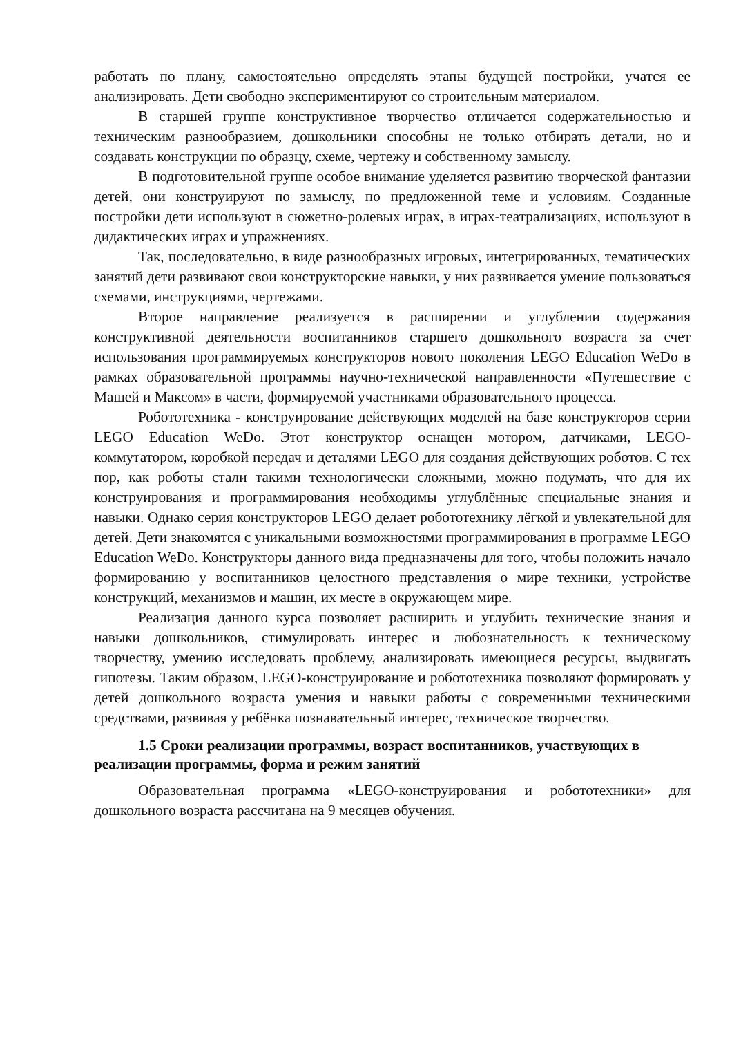работать по плану, самостоятельно определять этапы будущей постройки, учатся ее анализировать. Дети свободно экспериментируют со строительным материалом.
В старшей группе конструктивное творчество отличается содержательностью и техническим разнообразием, дошкольники способны не только отбирать детали, но и создавать конструкции по образцу, схеме, чертежу и собственному замыслу.
В подготовительной группе особое внимание уделяется развитию творческой фантазии детей, они конструируют по замыслу, по предложенной теме и условиям. Созданные постройки дети используют в сюжетно-ролевых играх, в играх-театрализациях, используют в дидактических играх и упражнениях.
Так, последовательно, в виде разнообразных игровых, интегрированных, тематических занятий дети развивают свои конструкторские навыки, у них развивается умение пользоваться схемами, инструкциями, чертежами.
Второе направление реализуется в расширении и углублении содержания конструктивной деятельности воспитанников старшего дошкольного возраста за счет использования программируемых конструкторов нового поколения LEGO Education WeDo в рамках образовательной программы научно-технической направленности «Путешествие с Машей и Максом» в части, формируемой участниками образовательного процесса.
Робототехника - конструирование действующих моделей на базе конструкторов серии LEGO Education WeDo. Этот конструктор оснащен мотором, датчиками, LEGO- коммутатором, коробкой передач и деталями LEGO для создания действующих роботов. С тех пор, как роботы стали такими технологически сложными, можно подумать, что для их конструирования и программирования необходимы углублённые специальные знания и навыки. Однако серия конструкторов LEGO делает робототехнику лёгкой и увлекательной для детей. Дети знакомятся с уникальными возможностями программирования в программе LEGO Education WeDo. Конструкторы данного вида предназначены для того, чтобы положить начало формированию у воспитанников целостного представления о мире техники, устройстве конструкций, механизмов и машин, их месте в окружающем мире.
Реализация данного курса позволяет расширить и углубить технические знания и навыки дошкольников, стимулировать интерес и любознательность к техническому творчеству, умению исследовать проблему, анализировать имеющиеся ресурсы, выдвигать гипотезы. Таким образом, LEGO-конструирование и робототехника позволяют формировать у детей дошкольного возраста умения и навыки работы с современными техническими средствами, развивая у ребёнка познавательный интерес, техническое творчество.
1.5 Сроки реализации программы, возраст воспитанников, участвующих в реализации программы, форма и режим занятий
Образовательная программа «LEGO-конструирования и робототехники» для дошкольного возраста рассчитана на 9 месяцев обучения.